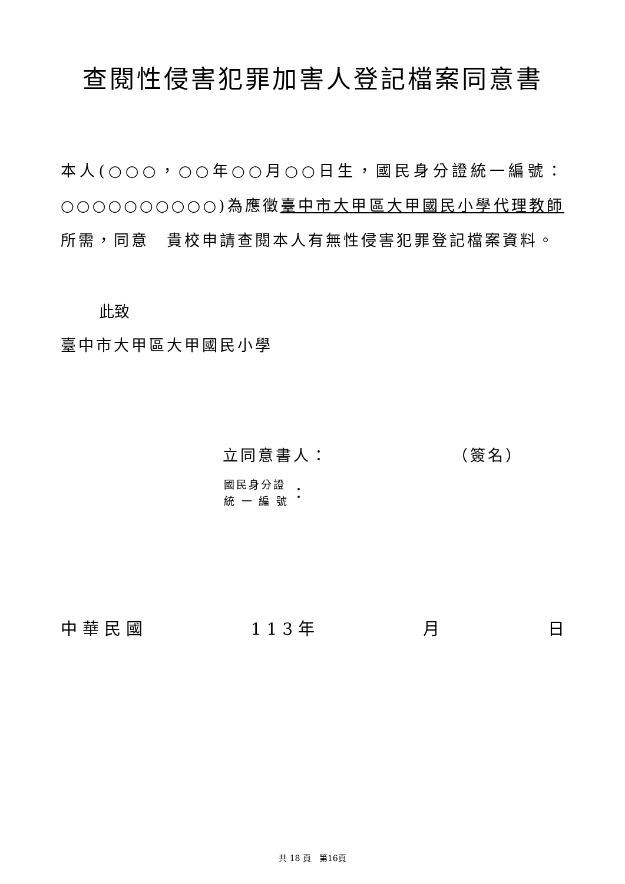查閱性侵害犯罪加害人登記檔案同意書
本人(○○○，○○年○○月○○日生，國民身分證統一編號：○○○○○○○○○○)為應徵臺中市大甲區大甲國民小學代理教師所需，同意　貴校申請查閱本人有無性侵害犯罪登記檔案資料。
此致
臺中市大甲區大甲國民小學
立同意書人： （簽名）
國民身分證
統 一 編 號
：
中 華 民 國 1 1 3 年 月 日
共 18 頁　第16頁